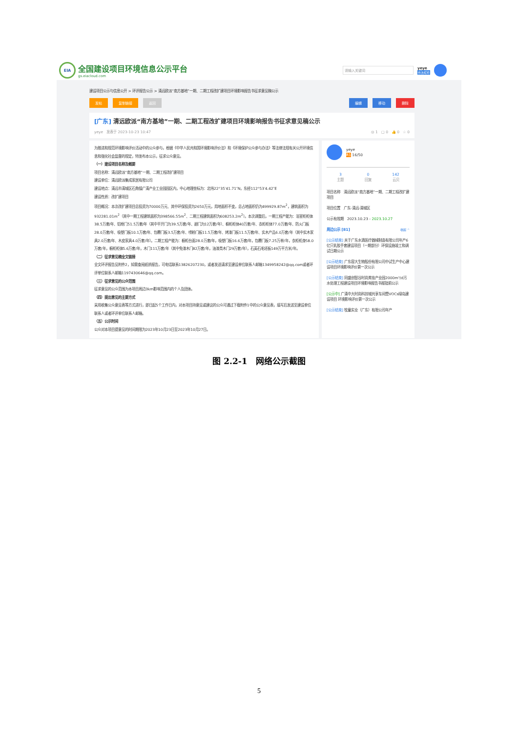EIA
全国建设项目环境信息公示平台
gs.eiacloud.com
请输入关键词
yeye
修改昵称
建设项目公示与信息公开 > 环评报告公示 > 清远欧派“南方基地”一期、二期工程改扩建项目环境影响报告书征求意见稿公示
发帖 复制链接 返回 编辑 移动 删除
[广东] 清远欧派“南方基地”一期、二期工程改扩建项目环境影响报告书征求意见稿公示
yeye　发表于 2023-10-23 10:47 ◎ 1　▢ 0　👍 0　☆ 0
为推进和规范环境影响评价活动中的公众参与，根据《中华人民共和国环境影响评价法》和《环境保护公众参与办法》等法律法规有关公开环境信息和强化社会监督的规定，特发布本公示，征求公众意见。
（一）建设项目名称及概要
项目名称：清远欧派“南方基地”一期、二期工程改扩建项目
建设单位：清远欧派集成家居有限公司
建设地点：清远市清城区石角镇广清产业工业园园区内，中心地理坐标为：北纬22°35′41.71″N，东经112°53′4.42″E
建设性质：改扩建项目
项目概况：本次改扩建项目总投资为70000万元、其中环保投资为2650万元，用地面积不变，总占地面积仍为499929.87m<sup>2</sup>，建筑面积为932281.01m<sup>2</sup>（其中一期工程建筑面积为398566.55m<sup>2</sup>、二期工程建筑面积为608253.2m<sup>2</sup>）。本次调整后，一期工程产能为：浴室柜柜体38.5万套/年、铝框门51.5万套/年（其中平开门为39.5万套/年、趟门为12万套/年）、橱柜柜体40万套/年、衣柜柜体77.0万套/年、防火门板28.0万套/年、吸塑门板10.1万套/年、包覆门板3.5万套/年、喷粉门板11.5万套/年、烤漆门板11.5万套/年、实木产品6.0万套/年（其中实木家具2.0万套/年、木皮家具4.0万套/年）。二期工程产能为：橱柜台面28.0万套/年，吸塑门板16.6万套/年，包覆门板7.25万单/年，衣柜柜身58.0万套/年，橱柜柜体5.6万套/年，木门111万套/年（其中免漆木门82万套/年，油漆类木门29万套/年），石英石毛坯板149万平方米/年。
（二）征求意见稿全文链接
全文环评报告见附件2，如需查阅纸质报告，可电话联系13826207230，或者发送请求至建设单位联系人邮箱1349958242@qq.com或者环评单位联系人邮箱1197430646@qq.com。
（三）征求意见的公众范围
征求意见的公众范围为本项目周边3km影响范围内的个人及团体。
（四）提出意见的主要方式
采用收集公众意见表等方式进行，即日起5个工作日内，对本项目持意见或建议的公众可通过下载附件1中的公众意见表，填写后发送至建设单位联系人或者环评单位联系人邮箱。
（五）公示时间
公众对本项目提意见的时间期限为2023年10月23日至2023年10月27日。
yeye
R1 16/50
3
主题
0
回复
142
云贝
项目名称　清远欧派“南方基地”一期、二期工程改扩建项目
项目位置　广东-清远-清城区
公示有效期　2023.10.23 - 2023.10.27
周边公示 [81] 收起 ^
[公示结束] 关于广东水滴医疗器械制造有限公司年产6亿只乳胶手套建设项目（一期部分）环保设施竣工和调试日期公示
[公示结束] 广东容大生物股份有限公司中试生产中心建设项目环境影响评价第一次公示
[公示结束] 同盛创智谷时尚美妆产业园2000m³/d污水处理工程建设项目环境影响报告书报批前公示
[公示中] 广清中大时尚科技城共享车间暨VOCs绿岛建设项目 环境影响评价第一次公示
[公示结束] 牧童实业（广东）有限公司年产
图 2.2-1　网络公示截图
5